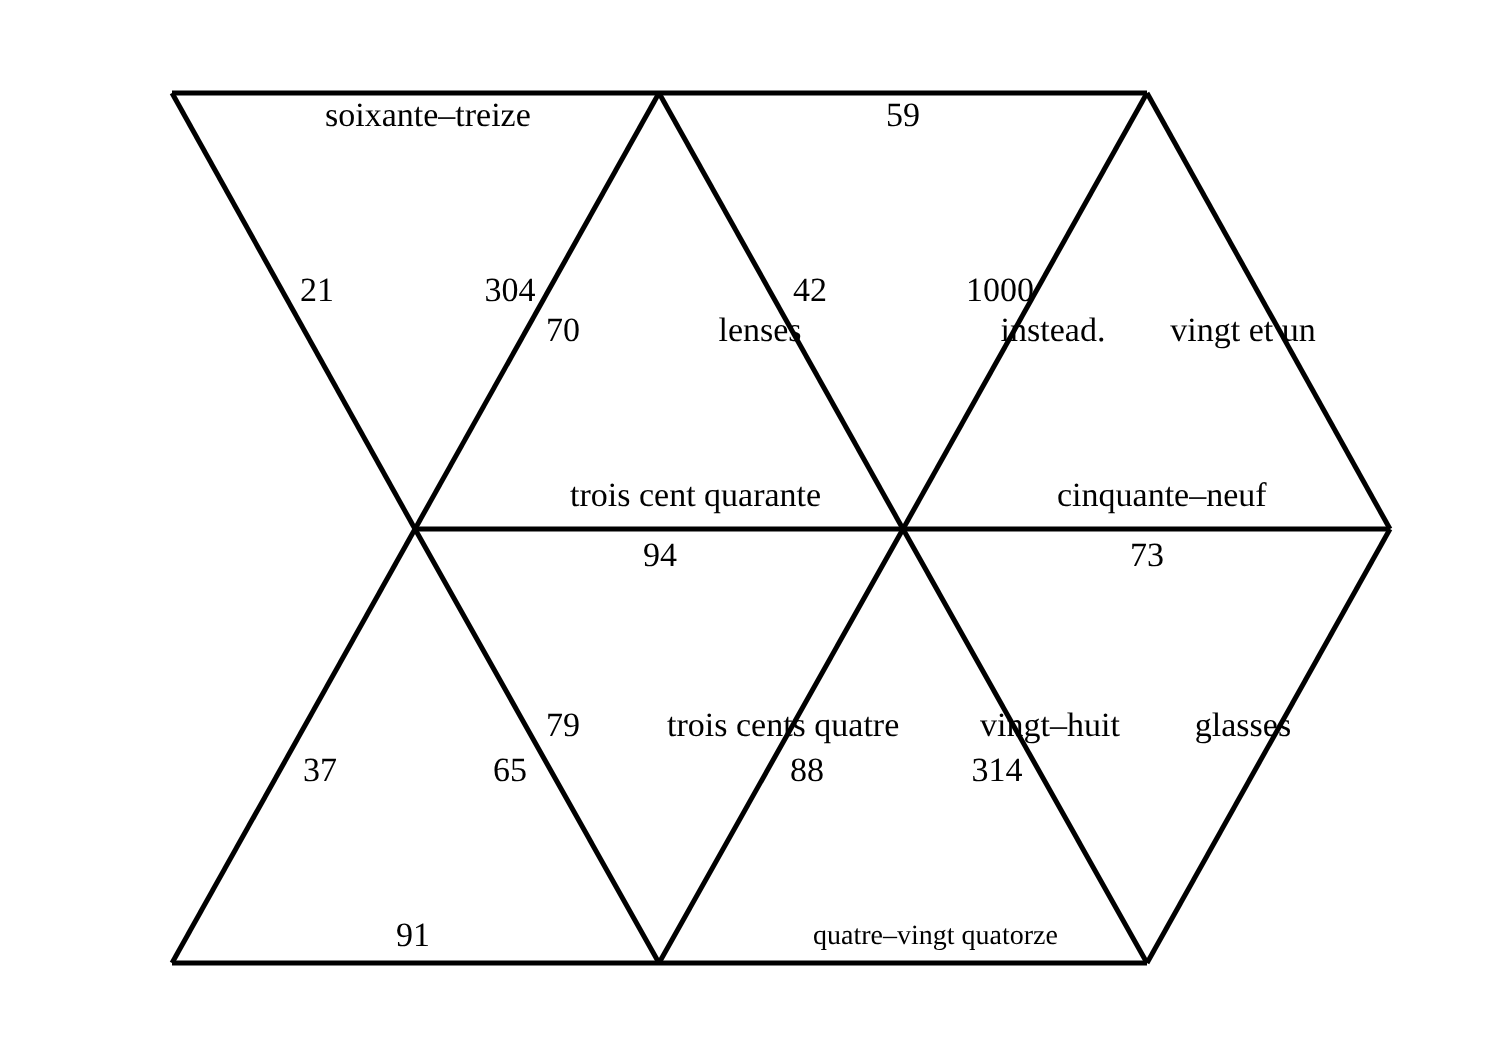soixante–treize
59
21
304
42
1000
70
lenses
instead.
vingt et un
trois cent quarante
cinquante–neuf
94
73
79
trois cents quatre
vingt–huit
glasses
37
65
88
314
91
quatre–vingt quatorze